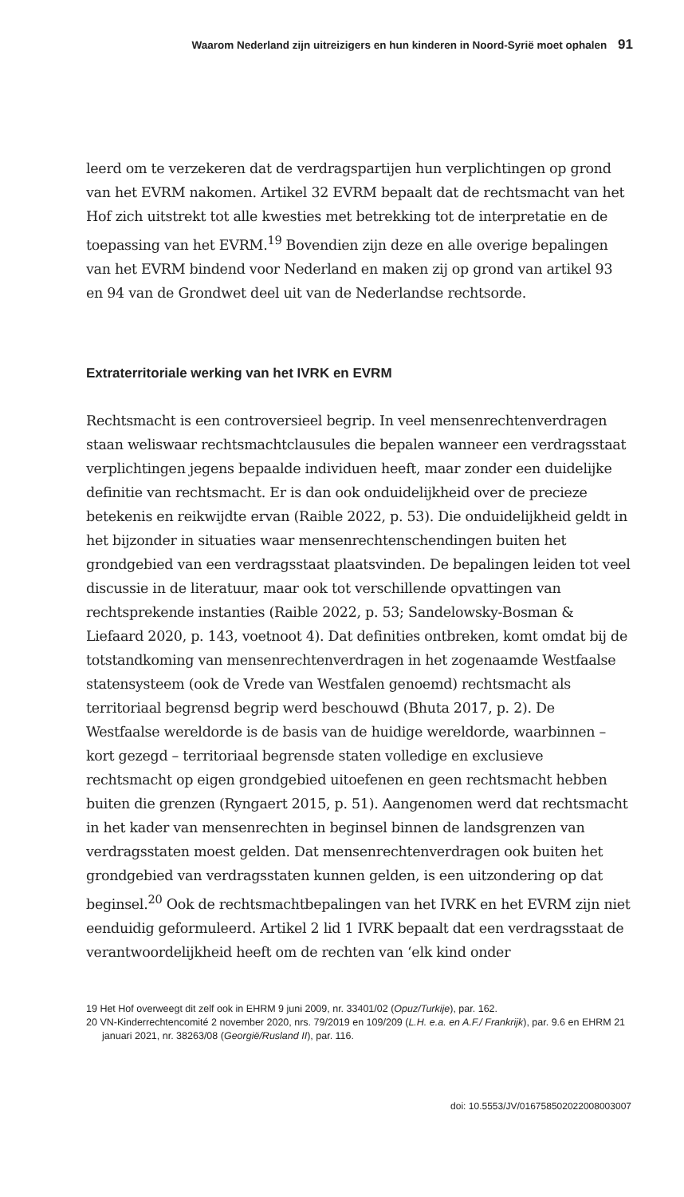Waarom Nederland zijn uitreizigers en hun kinderen in Noord-Syrië moet ophalen 91
leerd om te verzekeren dat de verdragspartijen hun verplichtingen op grond van het EVRM nakomen. Artikel 32 EVRM bepaalt dat de rechtsmacht van het Hof zich uitstrekt tot alle kwesties met betrekking tot de interpretatie en de toepassing van het EVRM.<sup>19</sup> Bovendien zijn deze en alle overige bepalingen van het EVRM bindend voor Nederland en maken zij op grond van artikel 93 en 94 van de Grondwet deel uit van de Nederlandse rechtsorde.
Extraterritoriale werking van het IVRK en EVRM
Rechtsmacht is een controversieel begrip. In veel mensenrechtenverdragen staan weliswaar rechtsmachtclausules die bepalen wanneer een verdragsstaat verplichtingen jegens bepaalde individuen heeft, maar zonder een duidelijke definitie van rechtsmacht. Er is dan ook onduidelijkheid over de precieze betekenis en reikwijdte ervan (Raible 2022, p. 53). Die onduidelijkheid geldt in het bijzonder in situaties waar mensenrechtenschendingen buiten het grondgebied van een verdragsstaat plaatsvinden. De bepalingen leiden tot veel discussie in de literatuur, maar ook tot verschillende opvattingen van rechtsprekende instanties (Raible 2022, p. 53; Sandelowsky-Bosman & Liefaard 2020, p. 143, voetnoot 4). Dat definities ontbreken, komt omdat bij de totstandkoming van mensenrechtenverdragen in het zogenaamde Westfaalse statensysteem (ook de Vrede van Westfalen genoemd) rechtsmacht als territoriaal begrensd begrip werd beschouwd (Bhuta 2017, p. 2). De Westfaalse wereldorde is de basis van de huidige wereldorde, waarbinnen – kort gezegd – territoriaal begrensde staten volledige en exclusieve rechtsmacht op eigen grondgebied uitoefenen en geen rechtsmacht hebben buiten die grenzen (Ryngaert 2015, p. 51). Aangenomen werd dat rechtsmacht in het kader van mensenrechten in beginsel binnen de landsgrenzen van verdragsstaten moest gelden. Dat mensenrechtenverdragen ook buiten het grondgebied van verdragsstaten kunnen gelden, is een uitzondering op dat beginsel.<sup>20</sup> Ook de rechtsmachtbepalingen van het IVRK en het EVRM zijn niet eenduidig geformuleerd. Artikel 2 lid 1 IVRK bepaalt dat een verdragsstaat de verantwoordelijkheid heeft om de rechten van ‘elk kind onder
19 Het Hof overweegt dit zelf ook in EHRM 9 juni 2009, nr. 33401/02 (Opuz/Turkije), par. 162.
20 VN-Kinderrechtencomité 2 november 2020, nrs. 79/2019 en 109/209 (L.H. e.a. en A.F./ Frankrijk), par. 9.6 en EHRM 21 januari 2021, nr. 38263/08 (Georgië/Rusland II), par. 116.
doi: 10.5553/JV/016758502022008003007